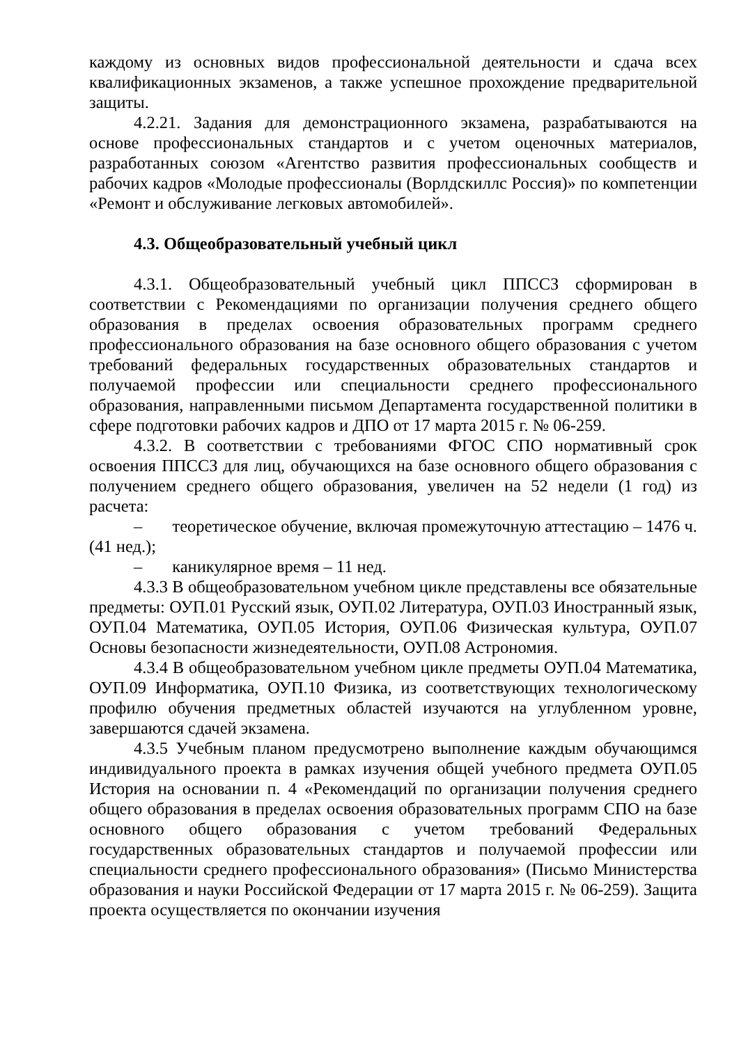каждому из основных видов профессиональной деятельности и сдача всех квалификационных экзаменов, а также успешное прохождение предварительной защиты.
4.2.21. Задания для демонстрационного экзамена, разрабатываются на основе профессиональных стандартов и с учетом оценочных материалов, разработанных союзом «Агентство развития профессиональных сообществ и рабочих кадров «Молодые профессионалы (Ворлдскиллс Россия)» по компетенции «Ремонт и обслуживание легковых автомобилей».
4.3. Общеобразовательный учебный цикл
4.3.1. Общеобразовательный учебный цикл ППССЗ сформирован в соответствии с Рекомендациями по организации получения среднего общего образования в пределах освоения образовательных программ среднего профессионального образования на базе основного общего образования с учетом требований федеральных государственных образовательных стандартов и получаемой профессии или специальности среднего профессионального образования, направленными письмом Департамента государственной политики в сфере подготовки рабочих кадров и ДПО от 17 марта 2015 г. № 06-259.
4.3.2. В соответствии с требованиями ФГОС СПО нормативный срок освоения ППССЗ для лиц, обучающихся на базе основного общего образования с получением среднего общего образования, увеличен на 52 недели (1 год) из расчета:
– теоретическое обучение, включая промежуточную аттестацию – 1476 ч. (41 нед.);
– каникулярное время – 11 нед.
4.3.3 В общеобразовательном учебном цикле представлены все обязательные предметы: ОУП.01 Русский язык, ОУП.02 Литература, ОУП.03 Иностранный язык, ОУП.04 Математика, ОУП.05 История, ОУП.06 Физическая культура, ОУП.07 Основы безопасности жизнедеятельности, ОУП.08 Астрономия.
4.3.4 В общеобразовательном учебном цикле предметы ОУП.04 Математика, ОУП.09 Информатика, ОУП.10 Физика, из соответствующих технологическому профилю обучения предметных областей изучаются на углубленном уровне, завершаются сдачей экзамена.
4.3.5 Учебным планом предусмотрено выполнение каждым обучающимся индивидуального проекта в рамках изучения общей учебного предмета ОУП.05 История на основании п. 4 «Рекомендаций по организации получения среднего общего образования в пределах освоения образовательных программ СПО на базе основного общего образования с учетом требований Федеральных государственных образовательных стандартов и получаемой профессии или специальности среднего профессионального образования» (Письмо Министерства образования и науки Российской Федерации от 17 марта 2015 г. № 06-259). Защита проекта осуществляется по окончании изучения